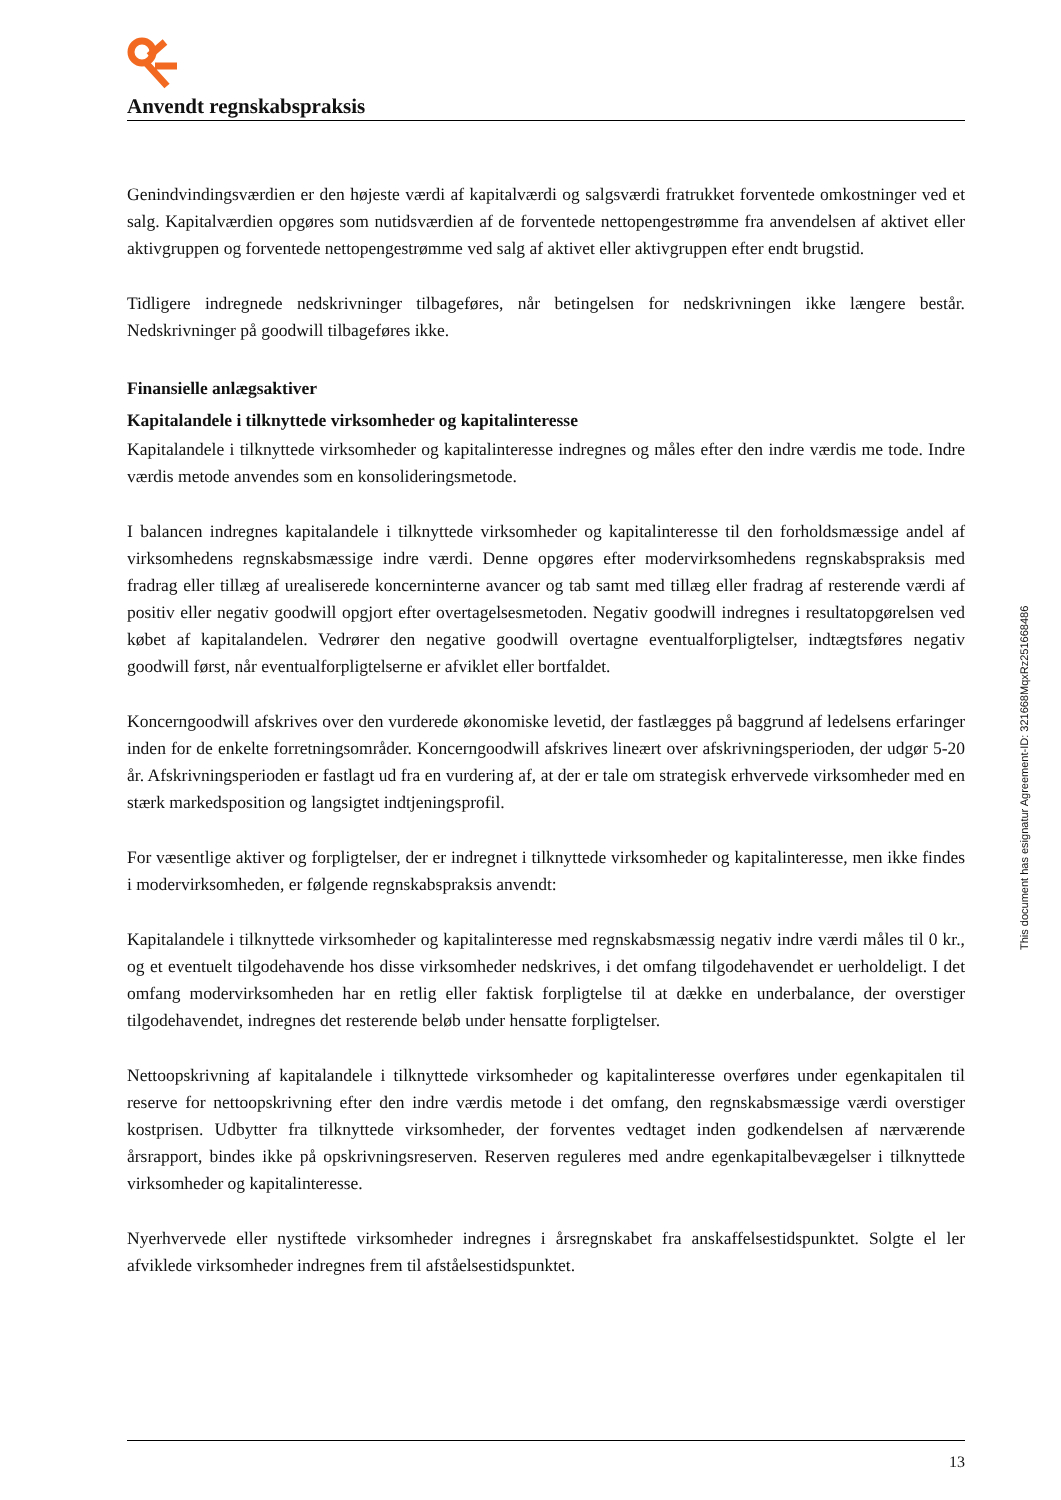Anvendt regnskabspraksis
Genindvindingsværdien er den højeste værdi af kapitalværdi og salgsværdi fratrukket forventede omkost­ninger ved et salg. Kapitalværdien opgøres som nutidsværdien af de forventede nettopengestrømme fra an­vendelsen af aktivet eller aktivgruppen og forventede nettopengestrømme ved salg af aktivet eller aktiv­gruppen efter endt brugstid.
Tidligere indregnede nedskrivninger tilbageføres, når betingelsen for nedskrivningen ikke længere består. Nedskrivninger på goodwill tilbageføres ikke.
Finansielle anlægsaktiver
Kapitalandele i tilknyttede virksomheder og kapitalinteresse
Kapitalandele i tilknyttede virksomheder og kapitalinteresse indregnes og måles efter den indre værdis me tode. Indre værdis metode anvendes som en konsolideringsmetode.
I balancen indregnes kapitalandele i tilknyttede virksomheder og kapitalinteresse til den forholdsmæssige andel af virksomhedens regnskabsmæssige indre værdi. Denne opgøres efter modervirksomhedens regn­skabspraksis med fradrag eller tillæg af urealiserede koncerninterne avancer og tab samt med tillæg eller fradrag af resterende værdi af positiv eller negativ goodwill opgjort efter overtagelsesmetoden. Negativ goodwill indregnes i resultatopgørelsen ved købet af kapitalandelen. Vedrører den negative goodwill over­tagne eventualforpligtelser, indtægtsføres negativ goodwill først, når eventualforpligtelserne er afviklet eller bortfaldet.
Koncerngoodwill afskrives over den vurderede økonomiske levetid, der fastlægges på baggrund af ledelsens erfaringer inden for de enkelte forretningsområder. Koncerngoodwill afskrives lineært over afskrivningspe­rioden, der udgør 5-20 år. Afskrivningsperioden er fastlagt ud fra en vurdering af, at der er tale om strate­gisk erhvervede virksomheder med en stærk markedsposition og langsigtet indtjeningsprofil.
For væsentlige aktiver og forpligtelser, der er indregnet i tilknyttede virksomheder og kapitalinteresse, men ikke findes i modervirksomheden, er følgende regnskabspraksis anvendt:
Kapitalandele i tilknyttede virksomheder og kapitalinteresse med regnskabsmæssig negativ indre værdi må­les til 0 kr., og et eventuelt tilgodehavende hos disse virksomheder nedskrives, i det omfang tilgodehavendet er uerholdeligt. I det omfang modervirksomheden har en retlig eller faktisk forpligtelse til at dække en un­derbalance, der overstiger tilgodehavendet, indregnes det resterende beløb under hensatte forpligtelser.
Nettoopskrivning af kapitalandele i tilknyttede virksomheder og kapitalinteresse overføres under egenkapi­talen til reserve for nettoopskrivning efter den indre værdis metode i det omfang, den regnskabsmæssige værdi overstiger kostprisen. Udbytter fra tilknyttede virksomheder, der forventes vedtaget inden godkendel­sen af nærværende årsrapport, bindes ikke på opskrivningsreserven. Reserven reguleres med andre egenka­pitalbevægelser i tilknyttede virksomheder og kapitalinteresse.
Nyerhvervede eller nystiftede virksomheder indregnes i årsregnskabet fra anskaffelsestidspunktet. Solgte el ler afviklede virksomheder indregnes frem til afståelsestidspunktet.
This document has esignatur Agreement-ID: 321668MqxRz251668486
13